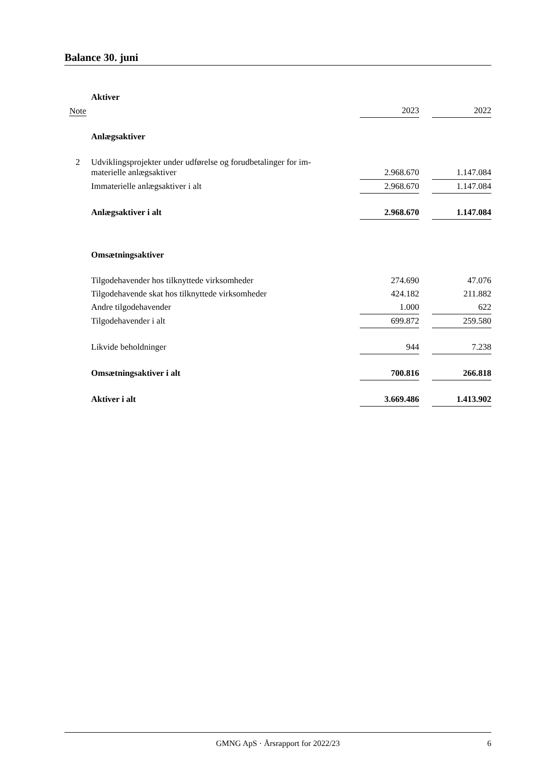Balance 30. juni
| | Aktiver | | | |
| Note | | 2023 | | 2022 |
| | Anlægsaktiver | | | |
| 2 | Udviklingsprojekter under udførelse og forudbetalinger for im- materielle anlægsaktiver | 2.968.670 | | 1.147.084 |
| | Immaterielle anlægsaktiver i alt | 2.968.670 | | 1.147.084 |
| | Anlægsaktiver i alt | 2.968.670 | | 1.147.084 |
| | Omsætningsaktiver | | | |
| | Tilgodehavender hos tilknyttede virksomheder | 274.690 | | 47.076 |
| | Tilgodehavende skat hos tilknyttede virksomheder | 424.182 | | 211.882 |
| | Andre tilgodehavender | 1.000 | | 622 |
| | Tilgodehavender i alt | 699.872 | | 259.580 |
| | Likvide beholdninger | 944 | | 7.238 |
| | Omsætningsaktiver i alt | 700.816 | | 266.818 |
| | Aktiver i alt | 3.669.486 | | 1.413.902 |
GMNG ApS · Årsrapport for 2022/23 6